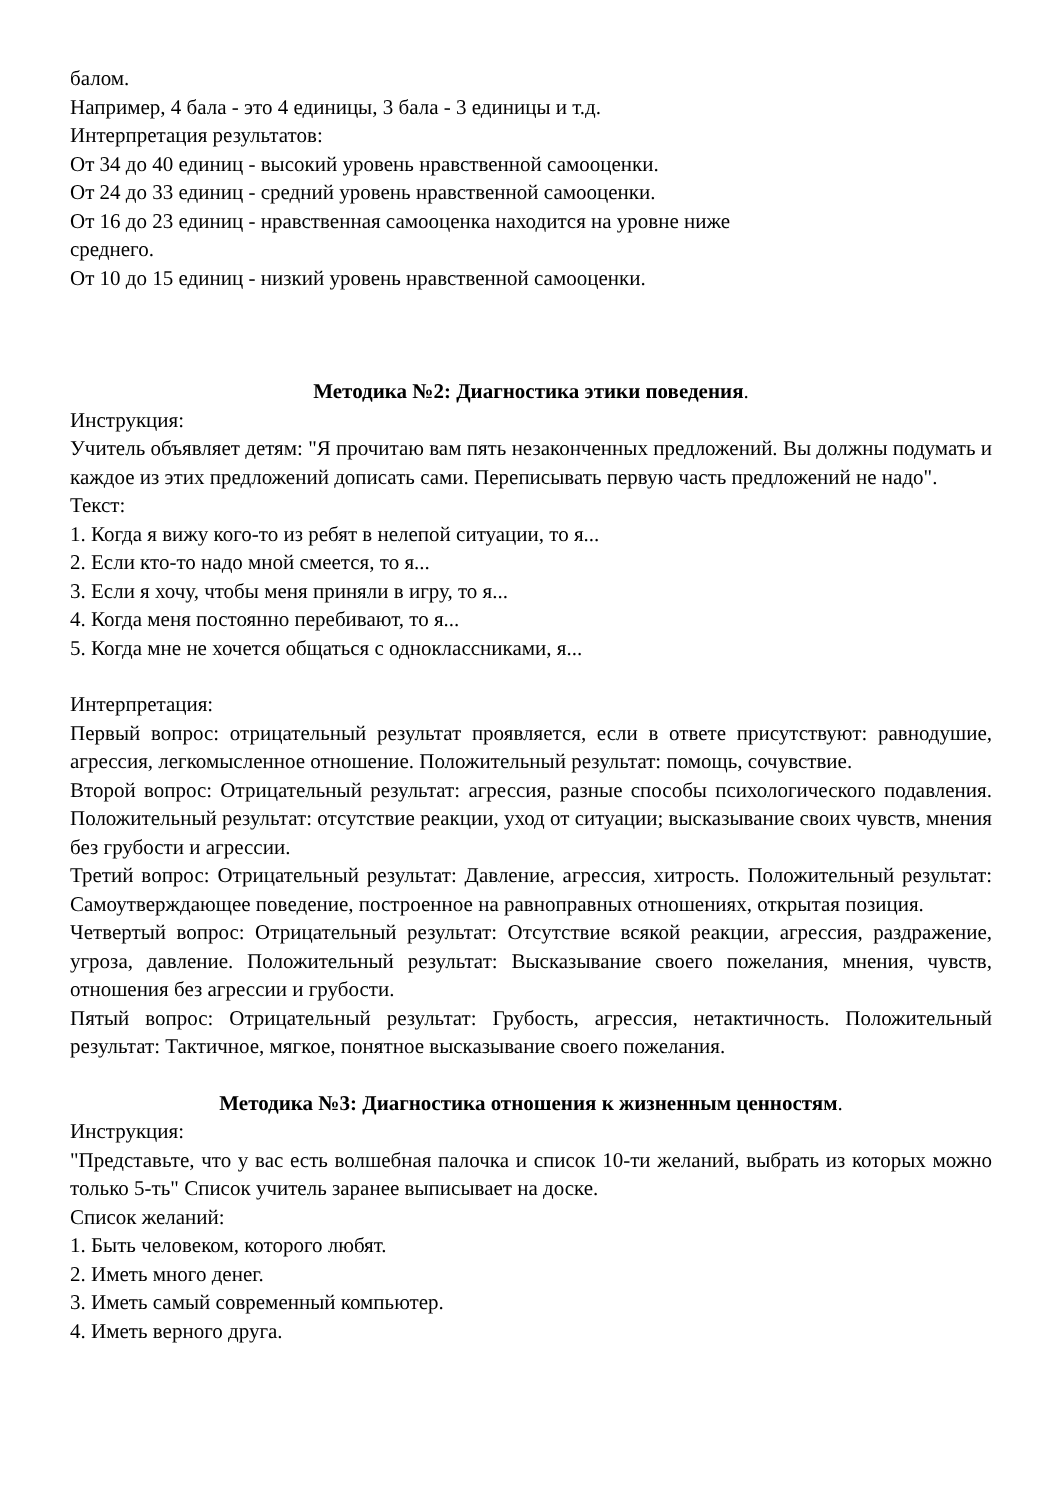балом.
Например, 4 бала - это 4 единицы, 3 бала - 3 единицы и т.д.
Интерпретация результатов:
От 34 до 40 единиц - высокий уровень нравственной самооценки.
От 24 до 33 единиц - средний уровень нравственной самооценки.
От 16 до 23 единиц - нравственная самооценка находится на уровне ниже
среднего.
От 10 до 15 единиц - низкий уровень нравственной самооценки.
Методика №2: Диагностика этики поведения.
Инструкция:
Учитель объявляет детям: "Я прочитаю вам пять незаконченных предложений. Вы должны подумать и каждое из этих предложений дописать сами. Переписывать первую часть предложений не надо".
Текст:
1. Когда я вижу кого-то из ребят в нелепой ситуации, то я...
2. Если кто-то надо мной смеется, то я...
3. Если я хочу, чтобы меня приняли в игру, то я...
4. Когда меня постоянно перебивают, то я...
5. Когда мне не хочется общаться с одноклассниками, я...
Интерпретация:
Первый вопрос: отрицательный результат проявляется, если в ответе присутствуют: равнодушие, агрессия, легкомысленное отношение. Положительный результат: помощь, сочувствие.
Второй вопрос: Отрицательный результат: агрессия, разные способы психологического подавления. Положительный результат: отсутствие реакции, уход от ситуации; высказывание своих чувств, мнения без грубости и агрессии.
Третий вопрос: Отрицательный результат: Давление, агрессия, хитрость. Положительный результат: Самоутверждающее поведение, построенное на равноправных отношениях, открытая позиция.
Четвертый вопрос: Отрицательный результат: Отсутствие всякой реакции, агрессия, раздражение, угроза, давление. Положительный результат: Высказывание своего пожелания, мнения, чувств, отношения без агрессии и грубости.
Пятый вопрос: Отрицательный результат: Грубость, агрессия, нетактичность. Положительный результат: Тактичное, мягкое, понятное высказывание своего пожелания.
Методика №3: Диагностика отношения к жизненным ценностям.
Инструкция:
"Представьте, что у вас есть волшебная палочка и список 10-ти желаний, выбрать из которых можно только 5-ть" Список учитель заранее выписывает на доске.
Список желаний:
1. Быть человеком, которого любят.
2. Иметь много денег.
3. Иметь самый современный компьютер.
4. Иметь верного друга.